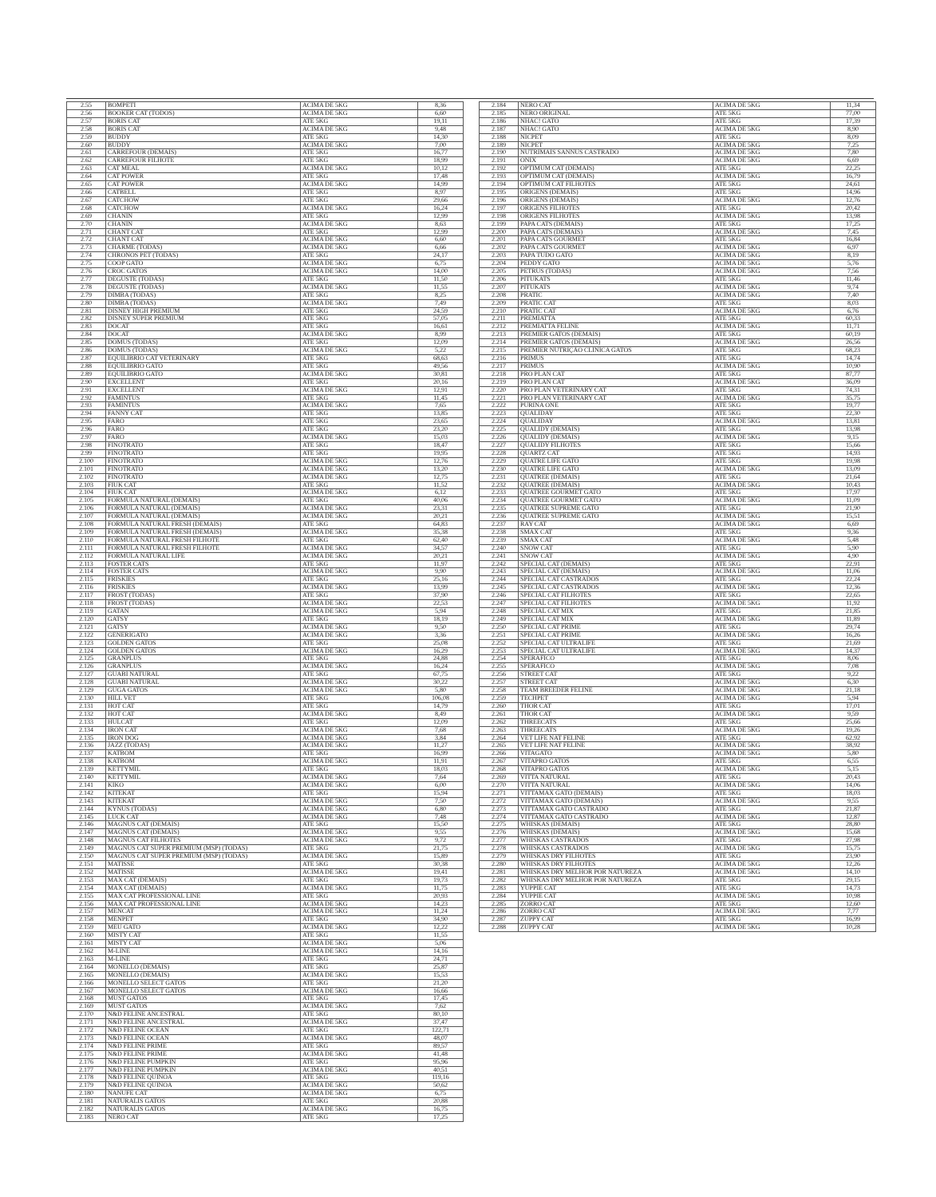| 2.55 | BOMPETÍ | ACIMA DE 5KG | 8,36 |
| 2.56 | BOOKER CAT (TODOS) | ACIMA DE 5KG | 6,60 |
| 2.57 | BORIS CAT | ATÉ 5KG | 19,11 |
| 2.58 | BORIS CAT | ACIMA DE 5KG | 9,48 |
| 2.59 | BUDDY | ATÉ 5KG | 14,30 |
| 2.60 | BUDDY | ACIMA DE 5KG | 7,00 |
| 2.61 | CARREFOUR (DEMAIS) | ATÉ 5KG | 16,77 |
| 2.62 | CARREFOUR FILHOTE | ATÉ 5KG | 18,99 |
| 2.63 | CAT MEAL | ACIMA DE 5KG | 10,12 |
| 2.64 | CAT POWER | ATÉ 5KG | 17,48 |
| 2.65 | CAT POWER | ACIMA DE 5KG | 14,99 |
| 2.66 | CATBELL | ATÉ 5KG | 8,97 |
| 2.67 | CATCHOW | ATÉ 5KG | 29,66 |
| 2.68 | CATCHOW | ACIMA DE 5KG | 16,24 |
| 2.69 | CHANIN | ATÉ 5KG | 12,99 |
| 2.70 | CHANIN | ACIMA DE 5KG | 8,63 |
| 2.71 | CHANT CAT | ATÉ 5KG | 12,99 |
| 2.72 | CHANT CAT | ACIMA DE 5KG | 6,60 |
| 2.73 | CHARME (TODAS) | ACIMA DE 5KG | 6,66 |
| 2.74 | CHRONOS PET (TODAS) | ATÉ 5KG | 24,17 |
| 2.75 | COOP GATO | ACIMA DE 5KG | 6,75 |
| 2.76 | CROC GATOS | ACIMA DE 5KG | 14,00 |
| 2.77 | DEGUSTÉ (TODAS) | ATÉ 5KG | 11,50 |
| 2.78 | DEGUSTÉ (TODAS) | ACIMA DE 5KG | 11,55 |
| 2.79 | DIMBA (TODAS) | ATÉ 5KG | 8,25 |
| 2.80 | DIMBA (TODAS) | ACIMA DE 5KG | 7,49 |
| 2.81 | DISNEY HIGH PREMIUM | ATÉ 5KG | 24,59 |
| 2.82 | DISNEY SUPER PREMIUM | ATÉ 5KG | 57,05 |
| 2.83 | DOCAT | ATÉ 5KG | 16,61 |
| 2.84 | DOCAT | ACIMA DE 5KG | 8,99 |
| 2.85 | DOMUS (TODAS) | ATÉ 5KG | 12,09 |
| 2.86 | DOMUS (TODAS) | ACIMA DE 5KG | 5,22 |
| 2.87 | EQUILÍBRIO CAT VETERINARY | ATÉ 5KG | 68,63 |
| 2.88 | EQUILÍBRIO GATO | ATÉ 5KG | 49,56 |
| 2.89 | EQUILÍBRIO GATO | ACIMA DE 5KG | 30,81 |
| 2.90 | EXCELLENT | ATÉ 5KG | 20,16 |
| 2.91 | EXCELLENT | ACIMA DE 5KG | 12,91 |
| 2.92 | FAMINTUS | ATÉ 5KG | 11,45 |
| 2.93 | FAMINTUS | ACIMA DE 5KG | 7,65 |
| 2.94 | FANNY CAT | ATÉ 5KG | 13,85 |
| 2.95 | FARO | ATÉ 5KG | 23,65 |
| 2.96 | FARO | ATÉ 5KG | 23,20 |
| 2.97 | FARO | ACIMA DE 5KG | 15,03 |
| 2.98 | FINOTRATO | ATÉ 5KG | 18,47 |
| 2.99 | FINOTRATO | ATÉ 5KG | 19,95 |
| 2.100 | FINOTRATO | ACIMA DE 5KG | 12,76 |
| 2.101 | FINOTRATO | ACIMA DE 5KG | 13,20 |
| 2.102 | FINOTRATO | ACIMA DE 5KG | 12,75 |
| 2.103 | FIUK CAT | ATÉ 5KG | 11,52 |
| 2.104 | FIUK CAT | ACIMA DE 5KG | 6,12 |
| 2.105 | FORMULA NATURAL (DEMAIS) | ATÉ 5KG | 40,06 |
| 2.106 | FORMULA NATURAL (DEMAIS) | ACIMA DE 5KG | 23,31 |
| 2.107 | FORMULA NATURAL (DEMAIS) | ACIMA DE 5KG | 20,21 |
| 2.108 | FORMULA NATURAL FRESH (DEMAIS) | ATÉ 5KG | 64,83 |
| 2.109 | FORMULA NATURAL FRESH (DEMAIS) | ACIMA DE 5KG | 35,38 |
| 2.110 | FORMULA NATURAL FRESH FILHOTE | ATÉ 5KG | 62,40 |
| 2.111 | FORMULA NATURAL FRESH FILHOTE | ACIMA DE 5KG | 34,57 |
| 2.112 | FORMULA NATURAL LIFE | ACIMA DE 5KG | 20,21 |
| 2.113 | FOSTER CATS | ATÉ 5KG | 11,97 |
| 2.114 | FOSTER CATS | ACIMA DE 5KG | 9,90 |
| 2.115 | FRISKIES | ATÉ 5KG | 25,16 |
| 2.116 | FRISKIES | ACIMA DE 5KG | 13,99 |
| 2.117 | FROST (TODAS) | ATÉ 5KG | 37,90 |
| 2.118 | FROST (TODAS) | ACIMA DE 5KG | 22,53 |
| 2.119 | GATAN | ACIMA DE 5KG | 5,94 |
| 2.120 | GATSY | ATÉ 5KG | 18,19 |
| 2.121 | GATSY | ACIMA DE 5KG | 9,50 |
| 2.122 | GENERIGATO | ACIMA DE 5KG | 3,36 |
| 2.123 | GOLDEN GATOS | ATÉ 5KG | 25,08 |
| 2.124 | GOLDEN GATOS | ACIMA DE 5KG | 16,29 |
| 2.125 | GRANPLUS | ATÉ 5KG | 24,88 |
| 2.126 | GRANPLUS | ACIMA DE 5KG | 16,24 |
| 2.127 | GUABI NATURAL | ATÉ 5KG | 67,75 |
| 2.128 | GUABI NATURAL | ACIMA DE 5KG | 30,22 |
| 2.129 | GUGA GATOS | ACIMA DE 5KG | 5,80 |
| 2.130 | HILL VET | ATÉ 5KG | 106,08 |
| 2.131 | HOT CAT | ATÉ 5KG | 14,79 |
| 2.132 | HOT CAT | ACIMA DE 5KG | 8,49 |
| 2.133 | HULCAT | ATÉ 5KG | 12,09 |
| 2.134 | IRON CAT | ACIMA DE 5KG | 7,68 |
| 2.135 | IRON DOG | ACIMA DE 5KG | 3,84 |
| 2.136 | JAZZ (TODAS) | ACIMA DE 5KG | 11,27 |
| 2.137 | KATBOM | ATÉ 5KG | 16,99 |
| 2.138 | KATBOM | ACIMA DE 5KG | 11,91 |
| 2.139 | KETTYMIL | ATÉ 5KG | 18,03 |
| 2.140 | KETTYMIL | ACIMA DE 5KG | 7,64 |
| 2.141 | KIKO | ACIMA DE 5KG | 6,00 |
| 2.142 | KITEKAT | ATÉ 5KG | 15,94 |
| 2.143 | KITEKAT | ACIMA DE 5KG | 7,50 |
| 2.144 | KYNUS (TODAS) | ACIMA DE 5KG | 6,80 |
| 2.145 | LUCK CAT | ACIMA DE 5KG | 7,48 |
| 2.146 | MAGNUS CAT (DEMAIS) | ATÉ 5KG | 15,50 |
| 2.147 | MAGNUS CAT (DEMAIS) | ACIMA DE 5KG | 9,55 |
| 2.148 | MAGNUS CAT FILHOTES | ACIMA DE 5KG | 9,72 |
| 2.149 | MAGNUS CAT SUPER PREMIUM (MSP) (TODAS) | ATÉ 5KG | 21,75 |
| 2.150 | MAGNUS CAT SUPER PREMIUM (MSP) (TODAS) | ACIMA DE 5KG | 15,89 |
| 2.151 | MATISSE | ATÉ 5KG | 30,38 |
| 2.152 | MATISSE | ACIMA DE 5KG | 19,41 |
| 2.153 | MAX CAT (DEMAIS) | ATÉ 5KG | 19,73 |
| 2.154 | MAX CAT (DEMAIS) | ACIMA DE 5KG | 11,75 |
| 2.155 | MAX CAT PROFESSIONAL LINE | ATÉ 5KG | 20,93 |
| 2.156 | MAX CAT PROFESSIONAL LINE | ACIMA DE 5KG | 14,23 |
| 2.157 | MENCAT | ACIMA DE 5KG | 11,24 |
| 2.158 | MENPET | ATÉ 5KG | 34,90 |
| 2.159 | MEU GATO | ACIMA DE 5KG | 12,22 |
| 2.160 | MISTY CAT | ATÉ 5KG | 11,55 |
| 2.161 | MISTY CAT | ACIMA DE 5KG | 5,06 |
| 2.162 | M-LINE | ACIMA DE 5KG | 14,16 |
| 2.163 | M-LINE | ATÉ 5KG | 24,71 |
| 2.164 | MONELLO (DEMAIS) | ATÉ 5KG | 25,87 |
| 2.165 | MONELLO (DEMAIS) | ACIMA DE 5KG | 15,53 |
| 2.166 | MONELLO SELECT GATOS | ATÉ 5KG | 21,20 |
| 2.167 | MONELLO SELECT GATOS | ACIMA DE 5KG | 16,66 |
| 2.168 | MUST GATOS | ATÉ 5KG | 17,45 |
| 2.169 | MUST GATOS | ACIMA DE 5KG | 7,62 |
| 2.170 | N&D FELINE ANCESTRAL | ATÉ 5KG | 80,10 |
| 2.171 | N&D FELINE ANCESTRAL | ACIMA DE 5KG | 37,47 |
| 2.172 | N&D FELINE OCEAN | ATÉ 5KG | 122,71 |
| 2.173 | N&D FELINE OCEAN | ACIMA DE 5KG | 48,07 |
| 2.174 | N&D FELINE PRIME | ATÉ 5KG | 89,57 |
| 2.175 | N&D FELINE PRIME | ACIMA DE 5KG | 41,48 |
| 2.176 | N&D FELINE PUMPKIN | ATÉ 5KG | 95,96 |
| 2.177 | N&D FELINE PUMPKIN | ACIMA DE 5KG | 40,51 |
| 2.178 | N&D FELINE QUINOA | ATÉ 5KG | 119,16 |
| 2.179 | N&D FELINE QUINOA | ACIMA DE 5KG | 50,62 |
| 2.180 | NANUFE CAT | ACIMA DE 5KG | 6,75 |
| 2.181 | NATURALIS GATOS | ATÉ 5KG | 20,88 |
| 2.182 | NATURALIS GATOS | ACIMA DE 5KG | 16,75 |
| 2.183 | NERO CAT | ATÉ 5KG | 17,25 |
| 2.184 | NERO CAT | ACIMA DE 5KG | 11,34 |
| 2.185 | NERO ORIGINAL | ATÉ 5KG | 77,00 |
| 2.186 | NHAC! GATO | ATÉ 5KG | 17,39 |
| 2.187 | NHAC! GATO | ACIMA DE 5KG | 8,90 |
| 2.188 | NICPET | ATÉ 5KG | 8,09 |
| 2.189 | NICPET | ACIMA DE 5KG | 7,25 |
| 2.190 | NUTRIMAIS SANNUS CASTRADO | ACIMA DE 5KG | 7,80 |
| 2.191 | ONIX | ACIMA DE 5KG | 6,69 |
| 2.192 | OPTIMUM CAT (DEMAIS) | ATÉ 5KG | 22,25 |
| 2.193 | OPTIMUM CAT (DEMAIS) | ACIMA DE 5KG | 16,79 |
| 2.194 | OPTIMUM CAT FILHOTES | ATÉ 5KG | 24,61 |
| 2.195 | ORIGENS (DEMAIS) | ATÉ 5KG | 14,96 |
| 2.196 | ORIGENS (DEMAIS) | ACIMA DE 5KG | 12,76 |
| 2.197 | ORIGENS FILHOTES | ATÉ 5KG | 20,42 |
| 2.198 | ORIGENS FILHOTES | ACIMA DE 5KG | 13,98 |
| 2.199 | PAPA CATS (DEMAIS) | ATÉ 5KG | 17,25 |
| 2.200 | PAPA CATS (DEMAIS) | ACIMA DE 5KG | 7,45 |
| 2.201 | PAPA CATS GOURMET | ATÉ 5KG | 16,84 |
| 2.202 | PAPA CATS GOURMET | ACIMA DE 5KG | 6,97 |
| 2.203 | PAPA TUDO GATO | ACIMA DE 5KG | 8,19 |
| 2.204 | PEDDY GATO | ACIMA DE 5KG | 5,76 |
| 2.205 | PETRUS (TODAS) | ACIMA DE 5KG | 7,56 |
| 2.206 | PITUKATS | ATÉ 5KG | 11,46 |
| 2.207 | PITUKATS | ACIMA DE 5KG | 9,74 |
| 2.208 | PRATIC | ACIMA DE 5KG | 7,40 |
| 2.209 | PRATIC CAT | ATÉ 5KG | 8,03 |
| 2.210 | PRATIC CAT | ACIMA DE 5KG | 6,76 |
| 2.211 | PREMIATTA | ATÉ 5KG | 60,33 |
| 2.212 | PREMIATTA FELINE | ACIMA DE 5KG | 11,71 |
| 2.213 | PREMIER GATOS (DEMAIS) | ATÉ 5KG | 60,19 |
| 2.214 | PREMIER GATOS (DEMAIS) | ACIMA DE 5KG | 26,56 |
| 2.215 | PREMIER NUTRIÇÃO CLÍNICA GATOS | ATÉ 5KG | 68,23 |
| 2.216 | PRIMUS | ATÉ 5KG | 14,74 |
| 2.217 | PRIMUS | ACIMA DE 5KG | 10,90 |
| 2.218 | PRO PLAN CAT | ATÉ 5KG | 87,77 |
| 2.219 | PRO PLAN CAT | ACIMA DE 5KG | 36,09 |
| 2.220 | PRO PLAN VETERINARY CAT | ATÉ 5KG | 74,31 |
| 2.221 | PRO PLAN VETERINARY CAT | ACIMA DE 5KG | 35,75 |
| 2.222 | PURINA ONE | ATÉ 5KG | 19,77 |
| 2.223 | QUALIDAY | ATÉ 5KG | 22,30 |
| 2.224 | QUALIDAY | ACIMA DE 5KG | 13,81 |
| 2.225 | QUALIDY (DEMAIS) | ATÉ 5KG | 13,98 |
| 2.226 | QUALIDY (DEMAIS) | ACIMA DE 5KG | 9,15 |
| 2.227 | QUALIDY FILHOTES | ATÉ 5KG | 15,66 |
| 2.228 | QUARTZ CAT | ATÉ 5KG | 14,93 |
| 2.229 | QUATRE LIFE GATO | ATÉ 5KG | 19,98 |
| 2.230 | QUATRE LIFE GATO | ACIMA DE 5KG | 13,09 |
| 2.231 | QUATREE (DEMAIS) | ATÉ 5KG | 21,64 |
| 2.232 | QUATREE (DEMAIS) | ACIMA DE 5KG | 10,43 |
| 2.233 | QUATREE GOURMET GATO | ATÉ 5KG | 17,97 |
| 2.234 | QUATREE GOURMET GATO | ACIMA DE 5KG | 11,09 |
| 2.235 | QUATREE SUPREME GATO | ATÉ 5KG | 21,90 |
| 2.236 | QUATREE SUPREME GATO | ACIMA DE 5KG | 15,51 |
| 2.237 | RAY CAT | ACIMA DE 5KG | 6,69 |
| 2.238 | SMAX CAT | ATÉ 5KG | 9,36 |
| 2.239 | SMAX CAT | ACIMA DE 5KG | 5,48 |
| 2.240 | SNOW CAT | ATÉ 5KG | 5,90 |
| 2.241 | SNOW CAT | ACIMA DE 5KG | 4,90 |
| 2.242 | SPECIAL CAT (DEMAIS) | ATÉ 5KG | 22,91 |
| 2.243 | SPECIAL CAT (DEMAIS) | ACIMA DE 5KG | 11,06 |
| 2.244 | SPECIAL CAT CASTRADOS | ATÉ 5KG | 22,24 |
| 2.245 | SPECIAL CAT CASTRADOS | ACIMA DE 5KG | 12,36 |
| 2.246 | SPECIAL CAT FILHOTES | ATÉ 5KG | 22,65 |
| 2.247 | SPECIAL CAT FILHOTES | ACIMA DE 5KG | 11,92 |
| 2.248 | SPECIAL CAT MIX | ATÉ 5KG | 21,85 |
| 2.249 | SPECIAL CAT MIX | ACIMA DE 5KG | 11,89 |
| 2.250 | SPECIAL CAT PRIME | ATÉ 5KG | 29,74 |
| 2.251 | SPECIAL CAT PRIME | ACIMA DE 5KG | 16,26 |
| 2.252 | SPECIAL CAT ULTRALIFE | ATÉ 5KG | 21,69 |
| 2.253 | SPECIAL CAT ULTRALIFE | ACIMA DE 5KG | 14,37 |
| 2.254 | SPERAFICO | ATÉ 5KG | 8,06 |
| 2.255 | SPERAFICO | ACIMA DE 5KG | 7,08 |
| 2.256 | STREET CAT | ATÉ 5KG | 9,22 |
| 2.257 | STREET CAT | ACIMA DE 5KG | 6,30 |
| 2.258 | TEAM BREEDER FELINE | ACIMA DE 5KG | 21,18 |
| 2.259 | TECHPET | ACIMA DE 5KG | 5,94 |
| 2.260 | THOR CAT | ATÉ 5KG | 17,01 |
| 2.261 | THOR CAT | ACIMA DE 5KG | 9,59 |
| 2.262 | THREECATS | ATÉ 5KG | 25,66 |
| 2.263 | THREECATS | ACIMA DE 5KG | 19,26 |
| 2.264 | VET LIFE NAT FELINE | ATÉ 5KG | 62,92 |
| 2.265 | VET LIFE NAT FELINE | ACIMA DE 5KG | 38,92 |
| 2.266 | VITAGATO | ACIMA DE 5KG | 5,80 |
| 2.267 | VITAPRO GATOS | ATÉ 5KG | 6,55 |
| 2.268 | VITAPRO GATOS | ACIMA DE 5KG | 5,15 |
| 2.269 | VITTA NATURAL | ATÉ 5KG | 20,43 |
| 2.270 | VITTA NATURAL | ACIMA DE 5KG | 14,06 |
| 2.271 | VITTAMAX GATO (DEMAIS) | ATÉ 5KG | 18,03 |
| 2.272 | VITTAMAX GATO (DEMAIS) | ACIMA DE 5KG | 9,55 |
| 2.273 | VITTAMAX GATO CASTRADO | ATÉ 5KG | 21,87 |
| 2.274 | VITTAMAX GATO CASTRADO | ACIMA DE 5KG | 12,87 |
| 2.275 | WHISKAS (DEMAIS) | ATÉ 5KG | 28,80 |
| 2.276 | WHISKAS (DEMAIS) | ACIMA DE 5KG | 15,68 |
| 2.277 | WHISKAS CASTRADOS | ATÉ 5KG | 27,98 |
| 2.278 | WHISKAS CASTRADOS | ACIMA DE 5KG | 15,75 |
| 2.279 | WHISKAS DRY FILHOTES | ATÉ 5KG | 23,90 |
| 2.280 | WHISKAS DRY FILHOTES | ACIMA DE 5KG | 12,26 |
| 2.281 | WHISKAS DRY MELHOR POR NATUREZA | ACIMA DE 5KG | 14,10 |
| 2.282 | WHISKAS DRY MELHOR POR NATUREZA | ATÉ 5KG | 29,15 |
| 2.283 | YUPPIE CAT | ATÉ 5KG | 14,73 |
| 2.284 | YUPPIE CAT | ACIMA DE 5KG | 10,98 |
| 2.285 | ZORRO CAT | ATÉ 5KG | 12,60 |
| 2.286 | ZORRO CAT | ACIMA DE 5KG | 7,77 |
| 2.287 | ZUPPY CAT | ATÉ 5KG | 16,99 |
| 2.288 | ZUPPY CAT | ACIMA DE 5KG | 10,28 |